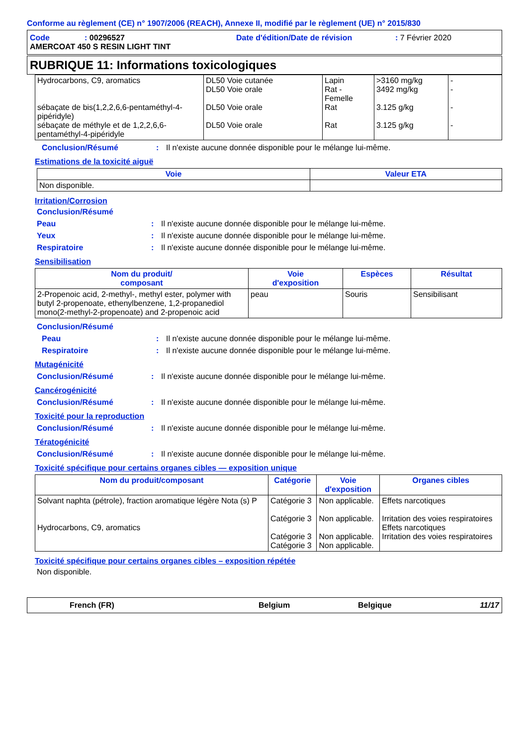Conforme au règlement (CE) n° 1907/2006 (REACH), Annexe II, modifié par le règlement (UE) n° 2015/830
Code: 00296527 Date d'édition/Date de révision: 7 Février 2020
AMERCOAT 450 S RESIN LIGHT TINT
RUBRIQUE 11: Informations toxicologiques
| Hydrocarbons, C9, aromatics sébaçate de bis(1,2,2,6,6-pentaméthyl-4-pipéridyle) sébaçate de méthyle et de 1,2,2,6,6-pentaméthyl-4-pipéridyle | DL50 Voie cutanée DL50 Voie orale DL50 Voie orale DL50 Voie orale | Lapin Rat - Femelle Rat Rat | >3160 mg/kg 3492 mg/kg 3.125 g/kg 3.125 g/kg | - - - - |
Conclusion/Résumé: Il n'existe aucune donnée disponible pour le mélange lui-même.
Estimations de la toxicité aiguë
| Voie | Valeur ETA |
| --- | --- |
| Non disponible. | |
Irritation/Corrosion
Conclusion/Résumé
Peau: Il n'existe aucune donnée disponible pour le mélange lui-même.
Yeux: Il n'existe aucune donnée disponible pour le mélange lui-même.
Respiratoire: Il n'existe aucune donnée disponible pour le mélange lui-même.
Sensibilisation
| Nom du produit/ composant | Voie d'exposition | Espèces | Résultat |
| --- | --- | --- | --- |
| 2-Propenoic acid, 2-methyl-, methyl ester, polymer with butyl 2-propenoate, ethenylbenzene, 1,2-propanediol mono(2-methyl-2-propenoate) and 2-propenoic acid | peau | Souris | Sensibilisant |
Conclusion/Résumé
Peau: Il n'existe aucune donnée disponible pour le mélange lui-même.
Respiratoire: Il n'existe aucune donnée disponible pour le mélange lui-même.
Mutagénicité
Conclusion/Résumé: Il n'existe aucune donnée disponible pour le mélange lui-même.
Cancérogénicité
Conclusion/Résumé: Il n'existe aucune donnée disponible pour le mélange lui-même.
Toxicité pour la reproduction
Conclusion/Résumé: Il n'existe aucune donnée disponible pour le mélange lui-même.
Tératogénicité
Conclusion/Résumé: Il n'existe aucune donnée disponible pour le mélange lui-même.
Toxicité spécifique pour certains organes cibles — exposition unique
| Nom du produit/composant | Catégorie | Voie d'exposition | Organes cibles |
| --- | --- | --- | --- |
| Solvant naphta (pétrole), fraction aromatique légère Nota (s) P Hydrocarbons, C9, aromatics | Catégorie 3 Catégorie 3 Catégorie 3 Catégorie 3 | Non applicable. Non applicable. Non applicable. Non applicable. | Effets narcotiques Irritation des voies respiratoires Effets narcotiques Irritation des voies respiratoires |
Toxicité spécifique pour certains organes cibles – exposition répétée
Non disponible.
French (FR) Belgium Belgique 11/17